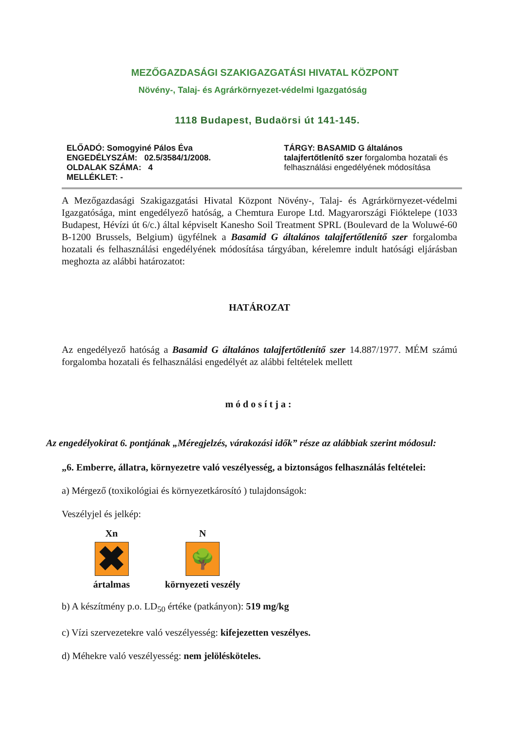MEZŐGAZDASÁGI SZAKIGAZGATÁSI HIVATAL KÖZPONT
Növény-, Talaj- és Agrárkörnyezet-védelmi Igazgatóság
1118 Budapest, Budaörsi út 141-145.
ELŐADÓ: Somogyiné Pálos Éva
ENGEDÉLYSZÁM: 02.5/3584/1/2008.
OLDALAK SZÁMA: 4
MELLÉKLET: -
TÁRGY: BASAMID G általános
talajfertőtlenítő szer forgalomba hozatali és felhasználási engedélyének módosítása
A Mezőgazdasági Szakigazgatási Hivatal Központ Növény-, Talaj- és Agrárkörnyezet-védelmi Igazgatósága, mint engedélyező hatóság, a Chemtura Europe Ltd. Magyarországi Fióktelepe (1033 Budapest, Hévízi út 6/c.) által képviselt Kanesho Soil Treatment SPRL (Boulevard de la Woluwé-60 B-1200 Brussels, Belgium) ügyfélnek a Basamid G általános talajfertőtlenítő szer forgalomba hozatali és felhasználási engedélyének módosítása tárgyában, kérelemre indult hatósági eljárásban meghozta az alábbi határozatot:
HATÁROZAT
Az engedélyező hatóság a Basamid G általános talajfertőtlenítő szer 14.887/1977. MÉM számú forgalomba hozatali és felhasználási engedélyét az alábbi feltételek mellett
módosítja:
Az engedélyokirat 6. pontjának „Méregjelzés, várakozási idők” része az alábbiak szerint módosul:
„6. Emberre, állatra, környezetre való veszélyesség, a biztonságos felhasználás feltételei:
a) Mérgező (toxikológiai és környezetkárosító ) tulajdonságok:
Veszélyjel és jelkép:
Xn
✖
ártalmas
N
🌳
környezeti veszély
b) A készítmény p.o. LD<sub>50</sub> értéke (patkányon): 519 mg/kg
c) Vízi szervezetekre való veszélyesség: kifejezetten veszélyes.
d) Méhekre való veszélyesség: nem jelölésköteles.